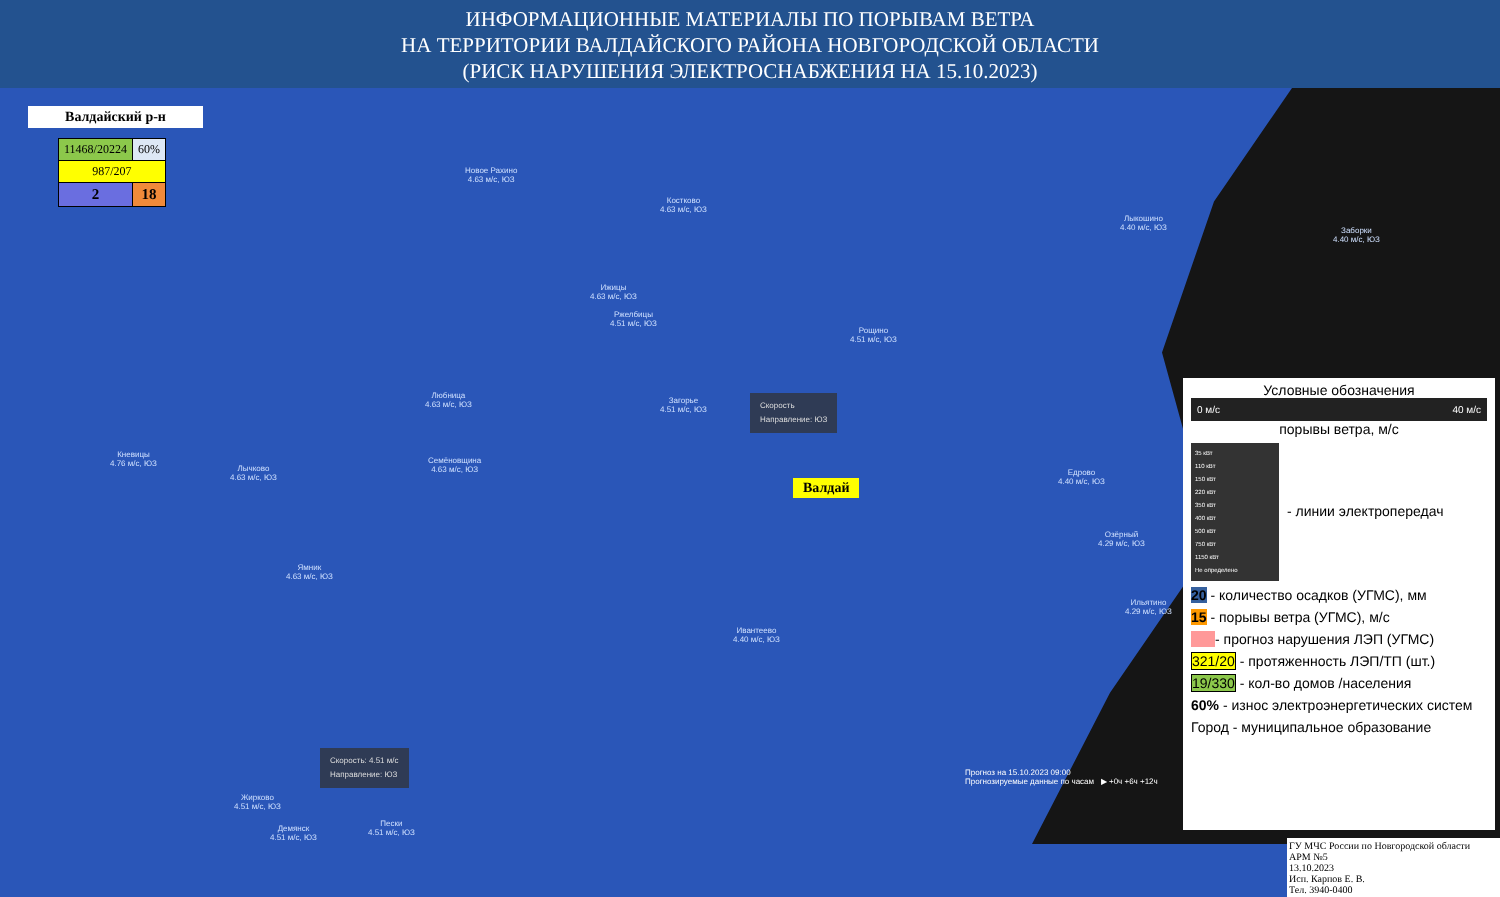ИНФОРМАЦИОННЫЕ МАТЕРИАЛЫ ПО ПОРЫВАМ ВЕТРА
НА ТЕРРИТОРИИ ВАЛДАЙСКОГО РАЙОНА НОВГОРОДСКОЙ ОБЛАСТИ
(РИСК НАРУШЕНИЯ ЭЛЕКТРОСНАБЖЕНИЯ НА 15.10.2023)
Валдайский р-н
| 11468/20224 | 60% |
| 987/207 | |
| 2 | 18 |
Новое Рахино
4.63 м/с, ЮЗ
Костково
4.63 м/с, ЮЗ
Ижицы
4.63 м/с, ЮЗ
Ржелбицы
4.51 м/с, ЮЗ
Рощино
4.51 м/с, ЮЗ
Любница
4.63 м/с, ЮЗ
Загорье
4.51 м/с, ЮЗ
Кневицы
4.76 м/с, ЮЗ
Лычково
4.63 м/с, ЮЗ
Семёновщина
4.63 м/с, ЮЗ
Едрово
4.40 м/с, ЮЗ
Ямник
4.63 м/с, ЮЗ
Ивантеево
4.40 м/с, ЮЗ
Лыкошино
4.40 м/с, ЮЗ
Заборки
4.40 м/с, ЮЗ
Озёрный
4.29 м/с, ЮЗ
Ильятино
4.29 м/с, ЮЗ
Жирково
4.51 м/с, ЮЗ
Демянск
4.51 м/с, ЮЗ
Пески
4.51 м/с, ЮЗ
Скорость: 4.51 м/с
Направление: ЮЗ
Скорость
Направление: ЮЗ
Валдай
Условные обозначения
0 м/с 40 м/с
порывы ветра, м/с
35 кВт
110 кВт
150 кВт
220 кВт
350 кВт
400 кВт
500 кВт
750 кВт
1150 кВт
Не определено
- линии электропередач
20 - количество осадков (УГМС), мм
15 - порывы ветра (УГМС), м/с
- прогноз нарушения ЛЭП (УГМС)
321/20 - протяженность ЛЭП/ТП (шт.)
19/330 - кол-во домов /населения
60% - износ электроэнергетических систем
Город - муниципальное образование
Прогноз на 15.10.2023 09:00
Прогнозируемые данные по часам ▶ +0ч +6ч +12ч
ГУ МЧС России по Новгородской области
АРМ №5
13.10.2023
Исп. Карпов Е. В.
Тел. 3940-0400